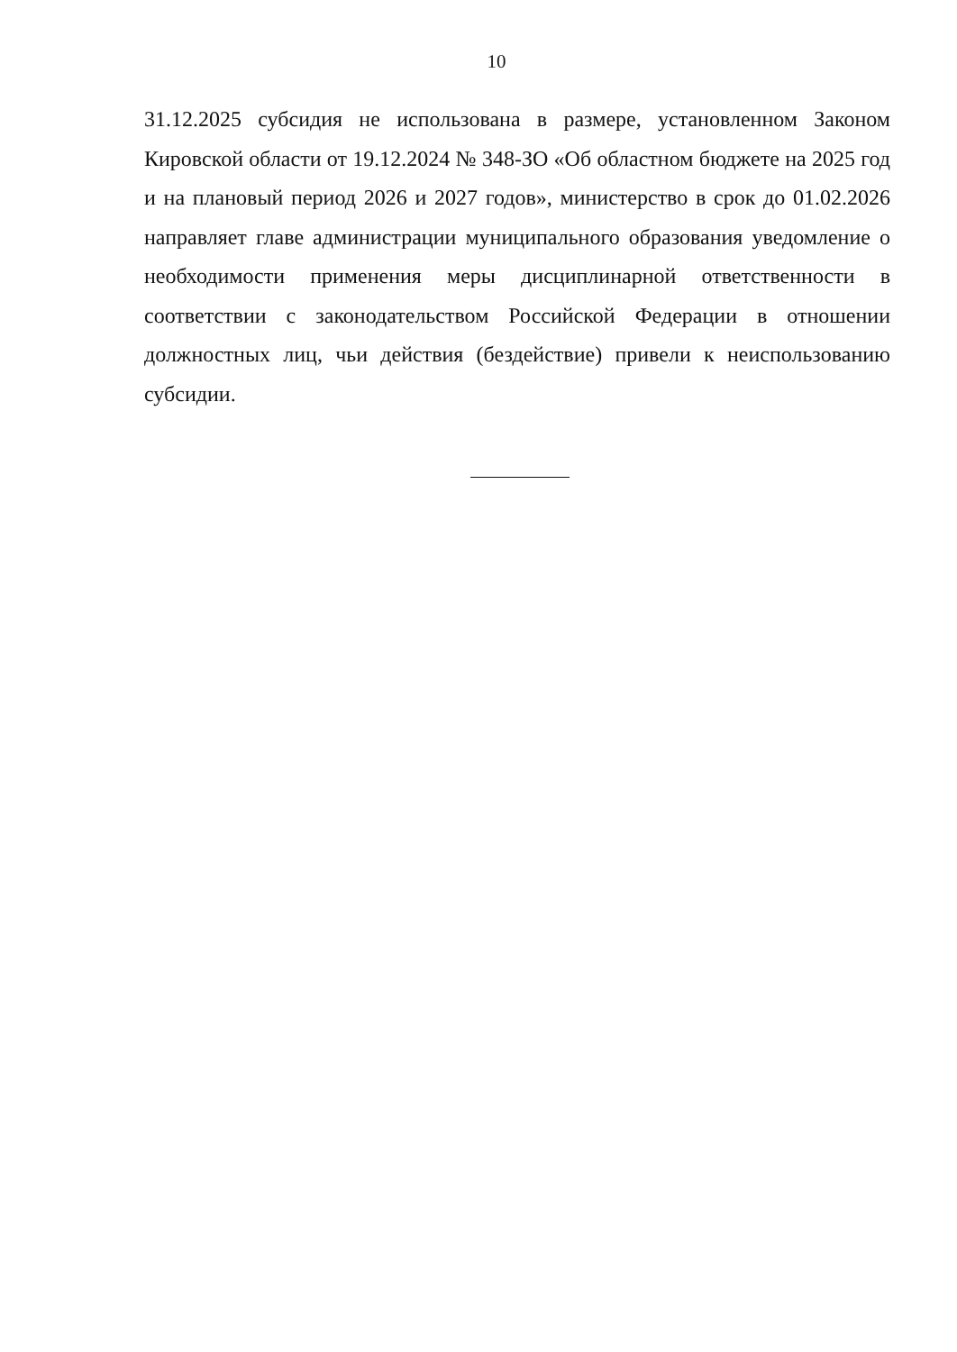10
31.12.2025 субсидия не использована в размере, установленном Законом Кировской области от 19.12.2024 № 348-ЗО «Об областном бюджете на 2025 год и на плановый период 2026 и 2027 годов», министерство в срок до 01.02.2026 направляет главе администрации муниципального образования уведомление о необходимости применения меры дисциплинарной ответственности в соответствии с законодательством Российской Федерации в отношении должностных лиц, чьи действия (бездействие) привели к неиспользованию субсидии.